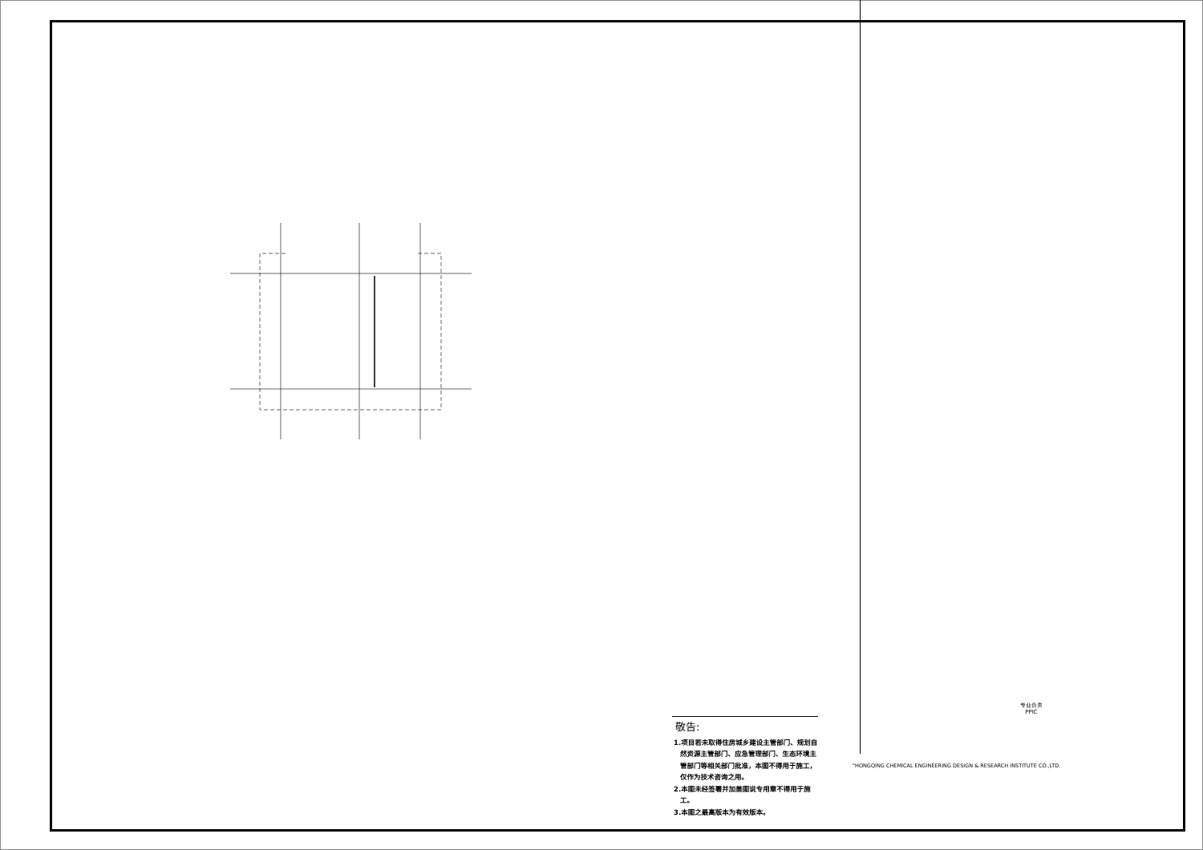敬告:
1.项目若未取得住房城乡建设主管部门、规划自然资源主管部门、应急管理部门、生态环境主管部门等相关部门批准，本图不得用于施工，仅作为技术咨询之用。
2.本图未经签署并加盖图说专用章不得用于施工。
3.本图之最高版本为有效版本。
专业负责
PPIC
"HONGQING CHEMICAL ENGINEERING DESIGN & RESEARCH INSTITUTE CO.,LTD.